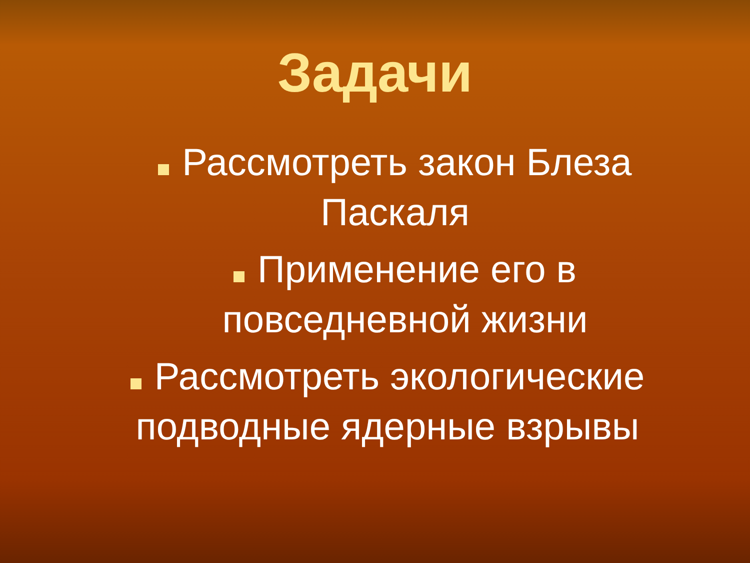Задачи
Рассмотреть закон Блеза Паскаля
Применение его в повседневной жизни
Рассмотреть экологические подводные ядерные взрывы